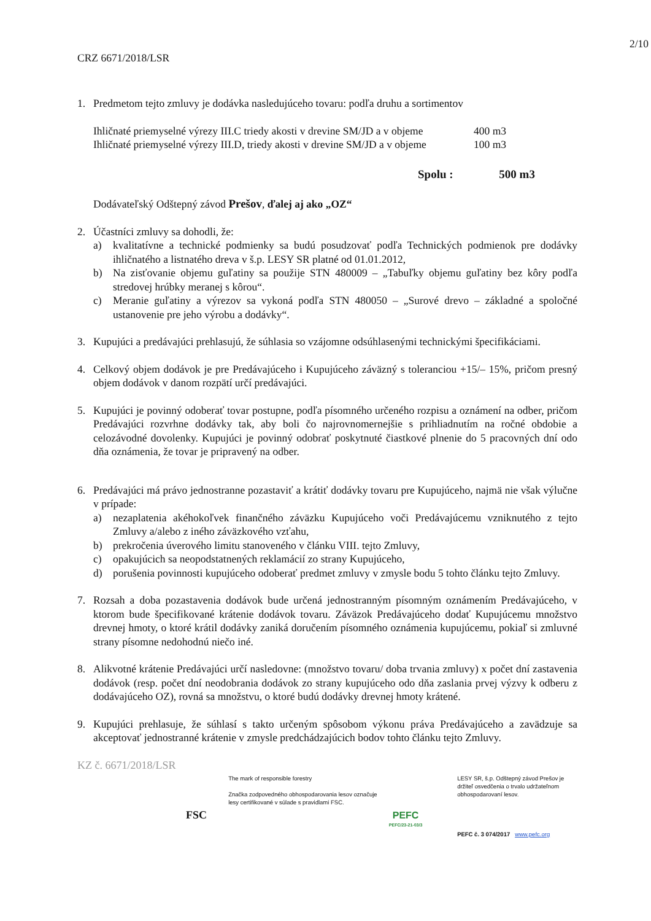2/10
CRZ 6671/2018/LSR
1. Predmetom tejto zmluvy je dodávka nasledujúceho tovaru: podľa druhu a sortimentov
Ihličnaté priemyselné výrezy III.C triedy akosti v drevine SM/JD a v objeme 400 m3
Ihličnaté priemyselné výrezy III.D, triedy akosti v drevine SM/JD a v objeme 100 m3
Spolu : 500 m3
Dodávateľský Odštepný závod Prešov, ďalej aj ako „OZ“
2. Účastníci zmluvy sa dohodli, že:
a) kvalitatívne a technické podmienky sa budú posudzovať podľa Technických podmienok pre dodávky ihličnatého a listnatého dreva v š.p. LESY SR platné od 01.01.2012,
b) Na zisťovanie objemu guľatiny sa použije STN 480009 – „Tabuľky objemu guľatiny bez kôry podľa stredovej hrúbky meranej s kôrou“.
c) Meranie guľatiny a výrezov sa vykoná podľa STN 480050 – „Surové drevo – základné a spoločné ustanovenie pre jeho výrobu a dodávky“.
3. Kupujúci a predávajúci prehlasujú, že súhlasia so vzájomne odsúhlasenými technickými špecifikáciami.
4. Celkový objem dodávok je pre Predávajúceho i Kupujúceho záväzný s toleranciou +15/– 15%, pričom presný objem dodávok v danom rozpätí určí predávajúci.
5. Kupujúci je povinný odoberať tovar postupne, podľa písomného určeného rozpisu a oznámení na odber, pričom Predávajúci rozvrhne dodávky tak, aby boli čo najrovnomernejšie s prihliadnutím na ročné obdobie a celozávodné dovolenky. Kupujúci je povinný odobrať poskytnuté čiastkové plnenie do 5 pracovných dní odo dňa oznámenia, že tovar je pripravený na odber.
6. Predávajúci má právo jednostranne pozastaviť a krátiť dodávky tovaru pre Kupujúceho, najmä nie však výlučne v prípade:
a) nezaplatenia akéhokoľvek finančného záväzku Kupujúceho voči Predávajúcemu vzniknutého z tejto Zmluvy a/alebo z iného záväzkového vzťahu,
b) prekročenia úverového limitu stanoveného v článku VIII. tejto Zmluvy,
c) opakujúcich sa neopodstatnených reklamácií zo strany Kupujúceho,
d) porušenia povinnosti kupujúceho odoberať predmet zmluvy v zmysle bodu 5 tohto článku tejto Zmluvy.
7. Rozsah a doba pozastavenia dodávok bude určená jednostranným písomným oznámením Predávajúceho, v ktorom bude špecifikované krátenie dodávok tovaru. Záväzok Predávajúceho dodať Kupujúcemu množstvo drevnej hmoty, o ktoré krátil dodávky zaniká doručením písomného oznámenia kupujúcemu, pokiaľ si zmluvné strany písomne nedohodnú niečo iné.
8. Alikvotné krátenie Predávajúci určí nasledovne: (množstvo tovaru/ doba trvania zmluvy) x počet dní zastavenia dodávok (resp. počet dní neodobrania dodávok zo strany kupujúceho odo dňa zaslania prvej výzvy k odberu z dodávajúceho OZ), rovná sa množstvu, o ktoré budú dodávky drevnej hmoty krátené.
9. Kupujúci prehlasuje, že súhlasí s takto určeným spôsobom výkonu práva Predávajúceho a zavädzuje sa akceptovať jednostranné krátenie v zmysle predchádzajúcich bodov tohto článku tejto Zmluvy.
KZ č. 6671/2018/LSR
FSC
The mark of responsible forestry
Značka zodpovedného obhospodarovania lesov označuje lesy certifikované v súlade s pravidlami FSC.
PEFC
PEFC/23-21-03/3
LESY SR, š.p. Odštepný závod Prešov je držiteľ osvedčenia o trvalo udržateľnom obhospodarovaní lesov.
PEFC č. 3 074/2017 www.pefc.org